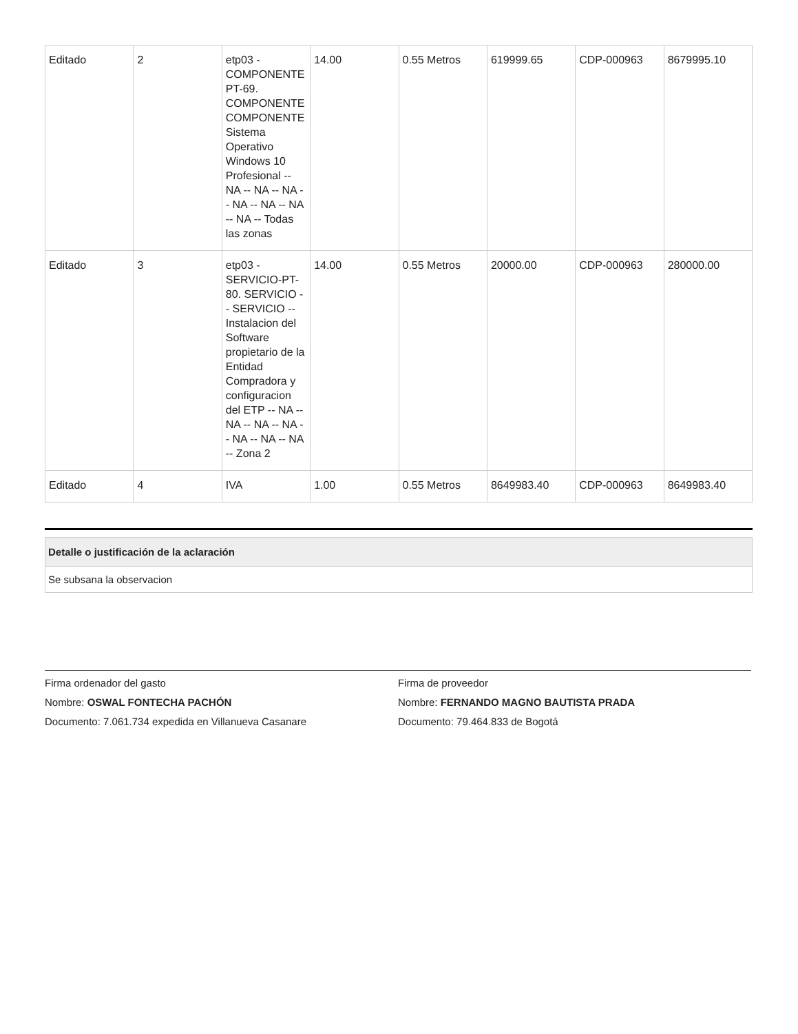| Editado | 2 | etp03 - COMPONENTE PT-69. COMPONENTE COMPONENTE Sistema Operativo Windows 10 Profesional -- NA -- NA -- NA -- NA -- NA -- NA -- NA -- Todas las zonas | 14.00 | 0.55 Metros | 619999.65 | CDP-000963 | 8679995.10 |
| Editado | 3 | etp03 - SERVICIO-PT-80. SERVICIO -- SERVICIO -- Instalacion del Software propietario de la Entidad Compradora y configuracion del ETP -- NA -- NA -- NA -- NA -- NA -- NA -- NA -- Zona 2 | 14.00 | 0.55 Metros | 20000.00 | CDP-000963 | 280000.00 |
| Editado | 4 | IVA | 1.00 | 0.55 Metros | 8649983.40 | CDP-000963 | 8649983.40 |
Detalle o justificación de la aclaración
Se subsana la observacion
Firma ordenador del gasto
Nombre: OSWAL FONTECHA PACHÓN
Documento: 7.061.734 expedida en Villanueva Casanare
Firma de proveedor
Nombre: FERNANDO MAGNO BAUTISTA PRADA
Documento: 79.464.833 de Bogotá